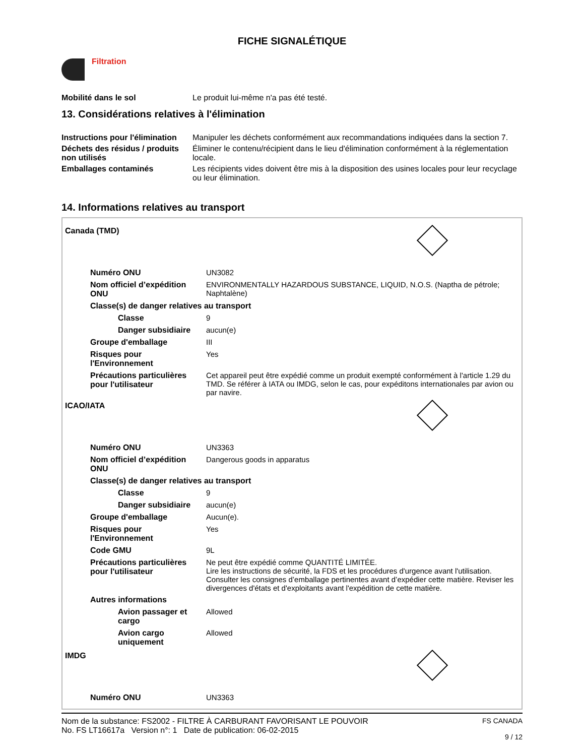FICHE SIGNALÉTIQUE
Filtration
| Mobilité dans le sol | Le produit lui-même n'a pas été testé. |
13. Considérations relatives à l'élimination
| Instructions pour l'élimination | Manipuler les déchets conformément aux recommandations indiquées dans la section 7. |
| Déchets des résidus / produits non utilisés | Éliminer le contenu/récipient dans le lieu d'élimination conformément à la réglementation locale. |
| Emballages contaminés | Les récipients vides doivent être mis à la disposition des usines locales pour leur recyclage ou leur élimination. |
14. Informations relatives au transport
Canada (TMD)
| Numéro ONU | UN3082 |
| Nom officiel d’expédition ONU | ENVIRONMENTALLY HAZARDOUS SUBSTANCE, LIQUID, N.O.S. (Naptha de pétrole; Naphtalène) |
| Classe(s) de danger relatives au transport | |
| Classe | 9 |
| Danger subsidiaire | aucun(e) |
| Groupe d'emballage | III |
| Risques pour l'Environnement | Yes |
| Précautions particulières pour l'utilisateur | Cet appareil peut être expédié comme un produit exempté conformément à l'article 1.29 du TMD. Se référer à IATA ou IMDG, selon le cas, pour expéditons internationales par avion ou par navire. |
ICAO/IATA
| Numéro ONU | UN3363 |
| Nom officiel d’expédition ONU | Dangerous goods in apparatus |
| Classe(s) de danger relatives au transport | |
| Classe | 9 |
| Danger subsidiaire | aucun(e) |
| Groupe d'emballage | Aucun(e). |
| Risques pour l'Environnement | Yes |
| Code GMU | 9L |
| Précautions particulières pour l'utilisateur | Ne peut être expédié comme QUANTITÉ LIMITÉE. Lire les instructions de sécurité, la FDS et les procédures d'urgence avant l'utilisation. Consulter les consignes d’emballage pertinentes avant d’expédier cette matière. Reviser les divergences d'états et d'exploitants avant l'expédition de cette matière. |
| Autres informations | |
| Avion passager et cargo | Allowed |
| Avion cargo uniquement | Allowed |
IMDG
| Numéro ONU | UN3363 |
Nom de la substance: FS2002 - FILTRE À CARBURANT FAVORISANT LE POUVOIR
No. FS LT16617a Version n°: 1 Date de publication: 06-02-2015
FS CANADA
9 / 12